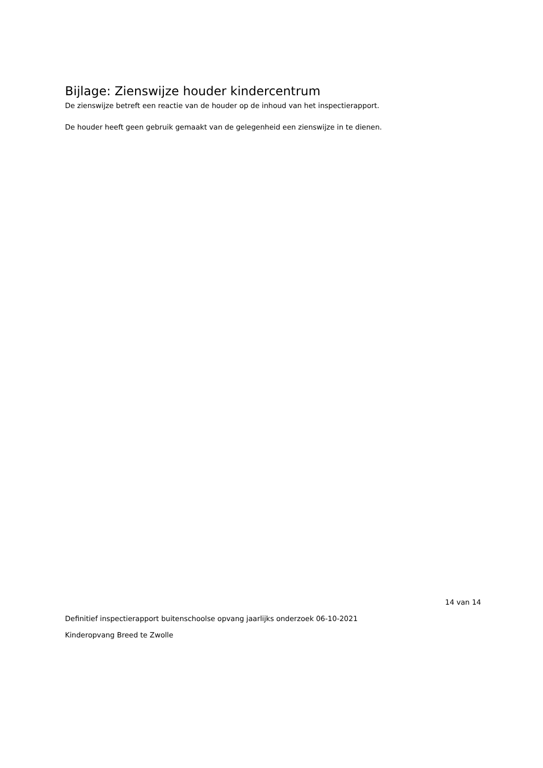Bijlage: Zienswijze houder kindercentrum
De zienswijze betreft een reactie van de houder op de inhoud van het inspectierapport.
De houder heeft geen gebruik gemaakt van de gelegenheid een zienswijze in te dienen.
14 van 14
Definitief inspectierapport buitenschoolse opvang jaarlijks onderzoek 06-10-2021
Kinderopvang Breed te Zwolle